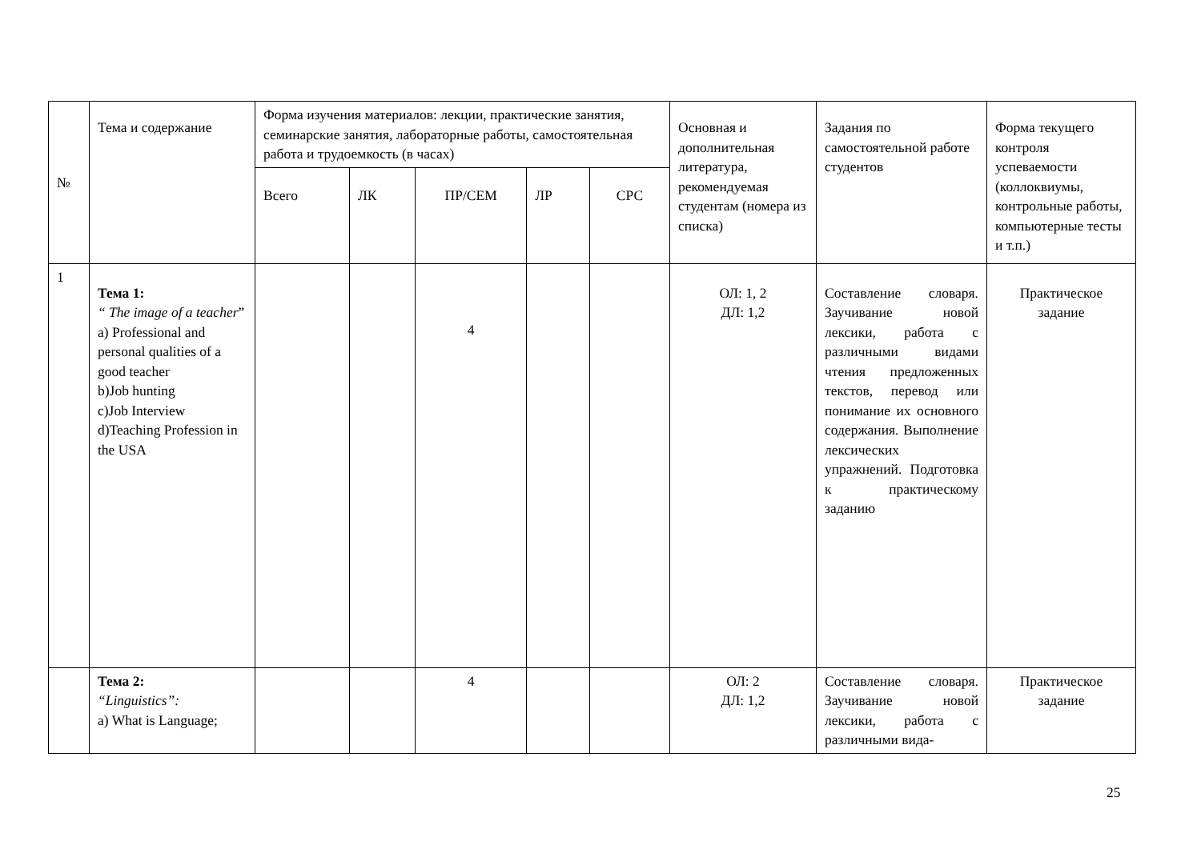| № | Тема и содержание | Форма изучения материалов: лекции, практические занятия, семинарские занятия, лабораторные работы, самостоятельная работа и трудоемкость (в часах) | | | | | Основная и дополнительная литература, рекомендуемая студентам (номера из списка) | Задания по самостоятельной работе студентов | Форма текущего контроля успеваемости (коллоквиумы, контрольные работы, компьютерные тесты и т.п.) |
| --- | --- | --- | --- | --- | --- | --- | --- | --- | --- |
| | | Всего | ЛК | ПР/СЕМ | ЛР | СРС | | | |
| 1 | Тема 1: “ The image of a teacher ” a) Professional and personal qualities of a good teacher b)Job hunting c)Job Interview d)Teaching Profession in the USA | | | 4 | | | ОЛ: 1, 2 ДЛ: 1,2 | Составление словаря. Заучивание новой лексики, работа с различными видами чтения предложенных текстов, перевод или понимание их основного содержания. Выполнение лексических упражнений. Подготовка к практическому заданию | Практическое задание |
| | Тема 2: “Linguistics”: a) What is Language; | | | 4 | | | ОЛ: 2 ДЛ: 1,2 | Составление словаря. Заучивание новой лексики, работа с различными вида- | Практическое задание |
25